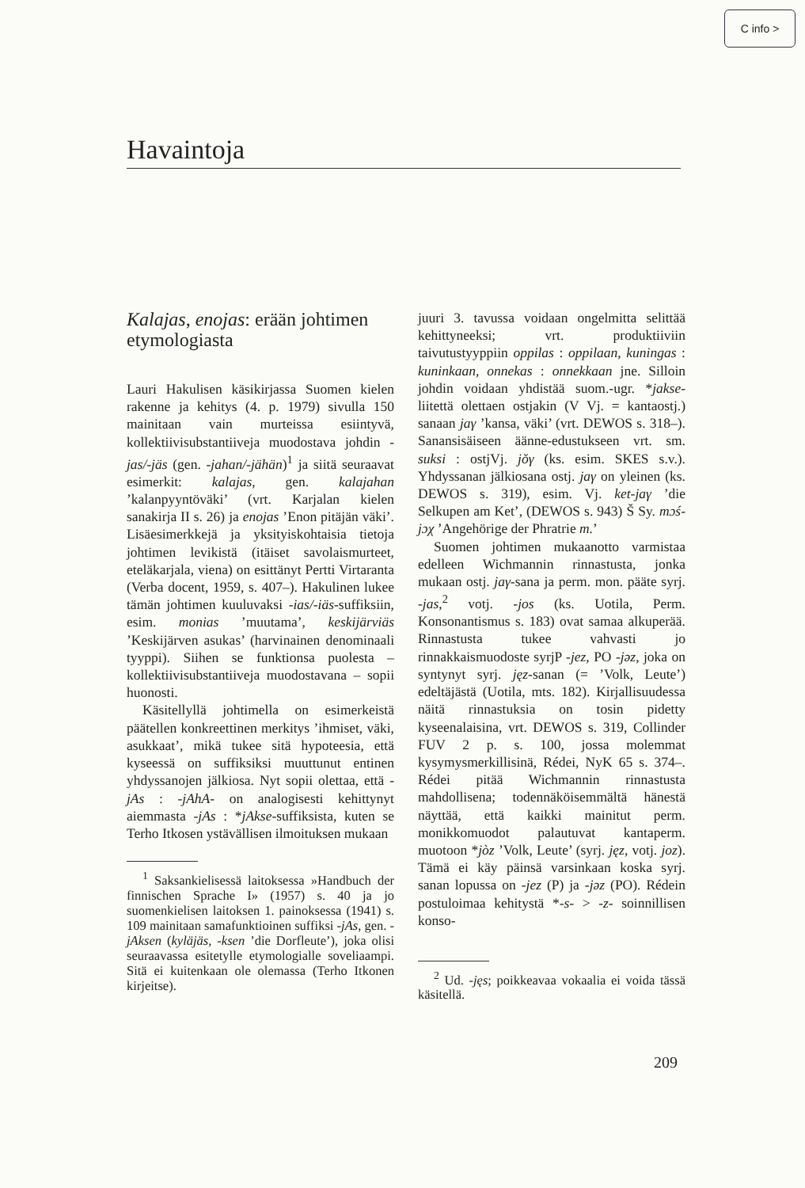C info >
Havaintoja
Kalajas, enojas: erään johtimen etymologiasta
Lauri Hakulisen käsikirjassa Suomen kielen rakenne ja kehitys (4. p. 1979) sivulla 150 mainitaan vain murteissa esiintyvä, kollektiivisubstantiiveja muodostava johdin -jas/-jäs (gen. -jahan/-jähän)<sup>1</sup> ja siitä seuraavat esimerkit: kalajas, gen. kalajahan ’kalanpyyntöväki’ (vrt. Karjalan kielen sanakirja II s. 26) ja enojas ’Enon pitäjän väki’. Lisäesimerkkejä ja yksityiskohtaisia tietoja johtimen levikistä (itäiset savolaismurteet, eteläkarjala, viena) on esittänyt Pertti Virtaranta (Verba docent, 1959, s. 407–). Hakulinen lukee tämän johtimen kuuluvaksi -ias/-iäs-suffiksiin, esim. monias ’muutama’, keskijärviäs ’Keskijärven asukas’ (harvinainen denominaali tyyppi). Siihen se funktionsa puolesta – kollektiivisubstantiiveja muodostavana – sopii huonosti.
Käsitellyllä johtimella on esimerkeistä päätellen konkreettinen merkitys ’ihmiset, väki, asukkaat’, mikä tukee sitä hypoteesia, että kyseessä on suffiksiksi muuttunut entinen yhdyssanojen jälkiosa. Nyt sopii olettaa, että -jAs : -jAhA- on analogisesti kehittynyt aiemmasta -jAs : *jAkse-suffiksista, kuten se Terho Itkosen ystävällisen ilmoituksen mukaan
<sup>1</sup> Saksankielisessä laitoksessa »Handbuch der finnischen Sprache I» (1957) s. 40 ja jo suomenkielisen laitoksen 1. painoksessa (1941) s. 109 mainitaan samafunktioinen suffiksi -jAs, gen. -jAksen (kyläjäs, -ksen ’die Dorfleute’), joka olisi seuraavassa esitetylle etymologialle soveliaampi. Sitä ei kuitenkaan ole olemassa (Terho Itkonen kirjeitse).
juuri 3. tavussa voidaan ongelmitta selittää kehittyneeksi; vrt. produktiiviin taivutustyyppiin oppilas : oppilaan, kuningas : kuninkaan, onnekas : onnekkaan jne. Silloin johdin voidaan yhdistää suom.-ugr. *jakse-liitettä olettaen ostjakin (V Vj. = kantaostj.) sanaan jaγ ’kansa, väki’ (vrt. DEWOS s. 318–). Sanansisäiseen äänne-edustukseen vrt. sm. suksi : ostjVj. jŏγ (ks. esim. SKES s.v.). Yhdyssanan jälkiosana ostj. jaγ on yleinen (ks. DEWOS s. 319), esim. Vj. ket-jaγ ’die Selkupen am Ket’, (DEWOS s. 943) Š Sy. mɔś-jɔχ ’Angehörige der Phratrie m.’
Suomen johtimen mukaanotto varmistaa edelleen Wichmannin rinnastusta, jonka mukaan ostj. jaγ-sana ja perm. mon. pääte syrj. -jas,<sup>2</sup> votj. -jos (ks. Uotila, Perm. Konsonantismus s. 183) ovat samaa alkuperää. Rinnastusta tukee vahvasti jo rinnakkaismuodoste syrjP -jez, PO -jəz, joka on syntynyt syrj. jęz-sanan (= ’Volk, Leute’) edeltäjästä (Uotila, mts. 182). Kirjallisuudessa näitä rinnastuksia on tosin pidetty kyseenalaisina, vrt. DEWOS s. 319, Collinder FUV 2 p. s. 100, jossa molemmat kysymysmerkillisinä, Rédei, NyK 65 s. 374–. Rédei pitää Wichmannin rinnastusta mahdollisena; todennäköisemmältä hänestä näyttää, että kaikki mainitut perm. monikkomuodot palautuvat kantaperm. muotoon *jòz ’Volk, Leute’ (syrj. jęz, votj. joz). Tämä ei käy päinsä varsinkaan koska syrj. sanan lopussa on -jez (P) ja -jəz (PO). Rédein postuloimaa kehitystä *-s- > -z- soinnillisen konso-
<sup>2</sup> Ud. -jęs; poikkeavaa vokaalia ei voida tässä käsitellä.
209